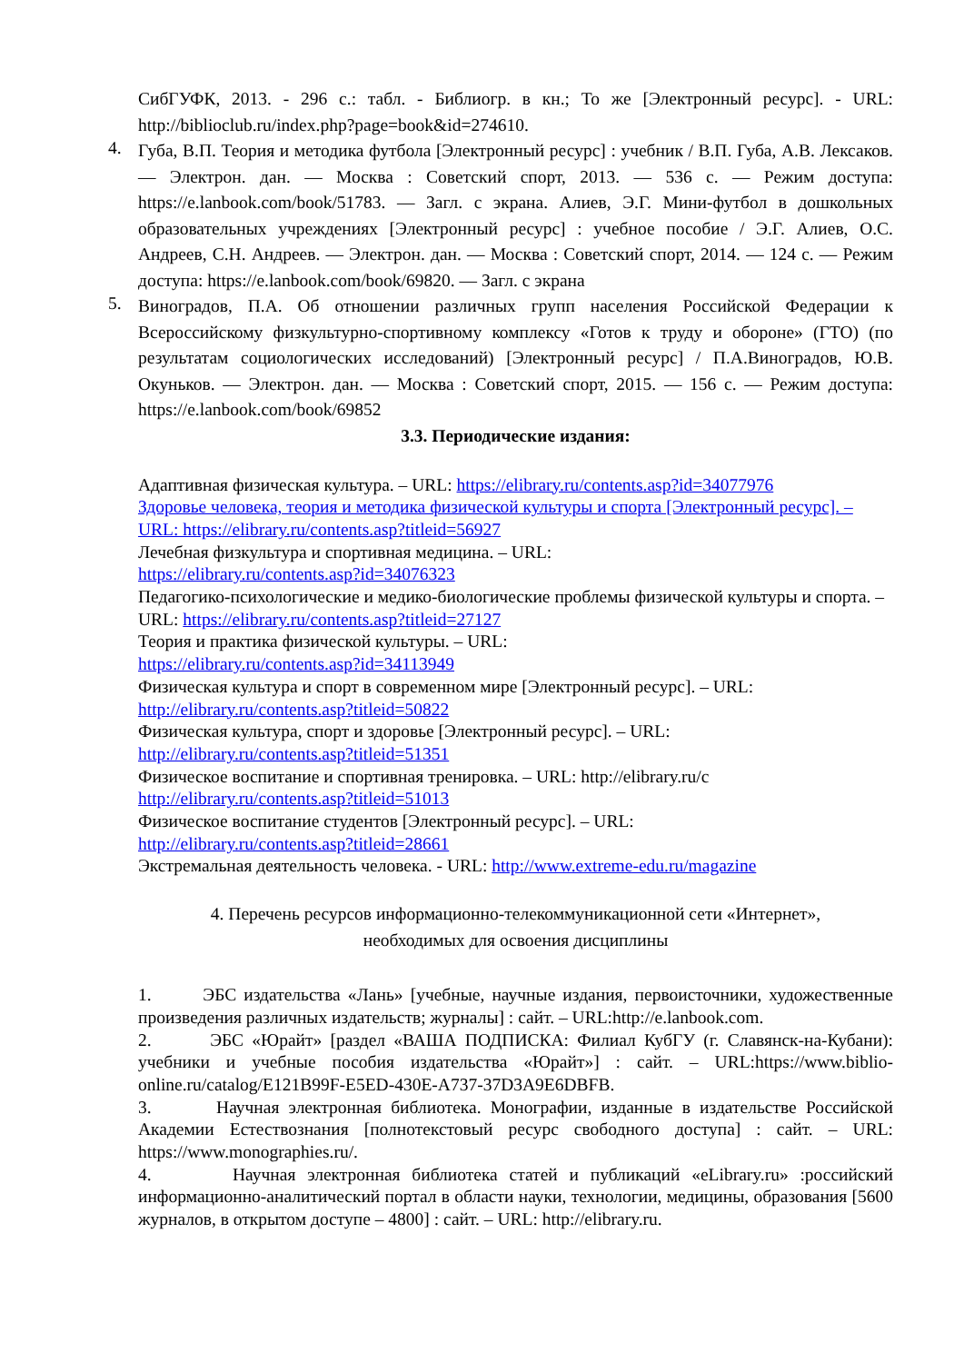СибГУФК, 2013. - 296 с.: табл. - Библиогр. в кн.; То же [Электронный ресурс]. - URL: http://biblioclub.ru/index.php?page=book&id=274610.
4. Губа, В.П. Теория и методика футбола [Электронный ресурс] : учебник / В.П. Губа, А.В. Лексаков. — Электрон. дан. — Москва : Советский спорт, 2013. — 536 с. — Режим доступа: https://e.lanbook.com/book/51783. — Загл. с экрана. Алиев, Э.Г. Мини-футбол в дошкольных образовательных учреждениях [Электронный ресурс] : учебное пособие / Э.Г. Алиев, О.С. Андреев, С.Н. Андреев. — Электрон. дан. — Москва : Советский спорт, 2014. — 124 с. — Режим доступа: https://e.lanbook.com/book/69820. — Загл. с экрана
5. Виноградов, П.А. Об отношении различных групп населения Российской Федерации к Всероссийскому физкультурно-спортивному комплексу «Готов к труду и обороне» (ГТО) (по результатам социологических исследований) [Электронный ресурс] / П.А.Виноградов, Ю.В. Окуньков. — Электрон. дан. — Москва : Советский спорт, 2015. — 156 с. — Режим доступа: https://e.lanbook.com/book/69852
3.3. Периодические издания:
Адаптивная физическая культура. – URL: https://elibrary.ru/contents.asp?id=34077976
Здоровье человека, теория и методика физической культуры и спорта [Электронный ресурс]. – URL: https://elibrary.ru/contents.asp?titleid=56927
Лечебная физкультура и спортивная медицина. – URL:
https://elibrary.ru/contents.asp?id=34076323
Педагогико-психологические и медико-биологические проблемы физической культуры и спорта. – URL: https://elibrary.ru/contents.asp?titleid=27127
Теория и практика физической культуры. – URL:
https://elibrary.ru/contents.asp?id=34113949
Физическая культура и спорт в современном мире [Электронный ресурс]. – URL:
http://elibrary.ru/contents.asp?titleid=50822
Физическая культура, спорт и здоровье [Электронный ресурс]. – URL:
http://elibrary.ru/contents.asp?titleid=51351
Физическое воспитание и спортивная тренировка. – URL: http://elibrary.ru/c
http://elibrary.ru/contents.asp?titleid=51013
Физическое воспитание студентов [Электронный ресурс]. – URL:
http://elibrary.ru/contents.asp?titleid=28661
Экстремальная деятельность человека. - URL: http://www.extreme-edu.ru/magazine
4. Перечень ресурсов информационно-телекоммуникационной сети «Интернет»,
необходимых для освоения дисциплины
1. ЭБС издательства «Лань» [учебные, научные издания, первоисточники, художественные произведения различных издательств; журналы] : сайт. – URL:http://e.lanbook.com.
2. ЭБС «Юрайт» [раздел «ВАША ПОДПИСКА: Филиал КубГУ (г. Славянск-на-Кубани): учебники и учебные пособия издательства «Юрайт»] : сайт. – URL:https://www.biblio-online.ru/catalog/E121B99F-E5ED-430E-A737-37D3A9E6DBFB.
3. Научная электронная библиотека. Монографии, изданные в издательстве Российской Академии Естествознания [полнотекстовый ресурс свободного доступа] : сайт. – URL: https://www.monographies.ru/.
4. Научная электронная библиотека статей и публикаций «eLibrary.ru» :российский информационно-аналитический портал в области науки, технологии, медицины, образования [5600 журналов, в открытом доступе – 4800] : сайт. – URL: http://elibrary.ru.